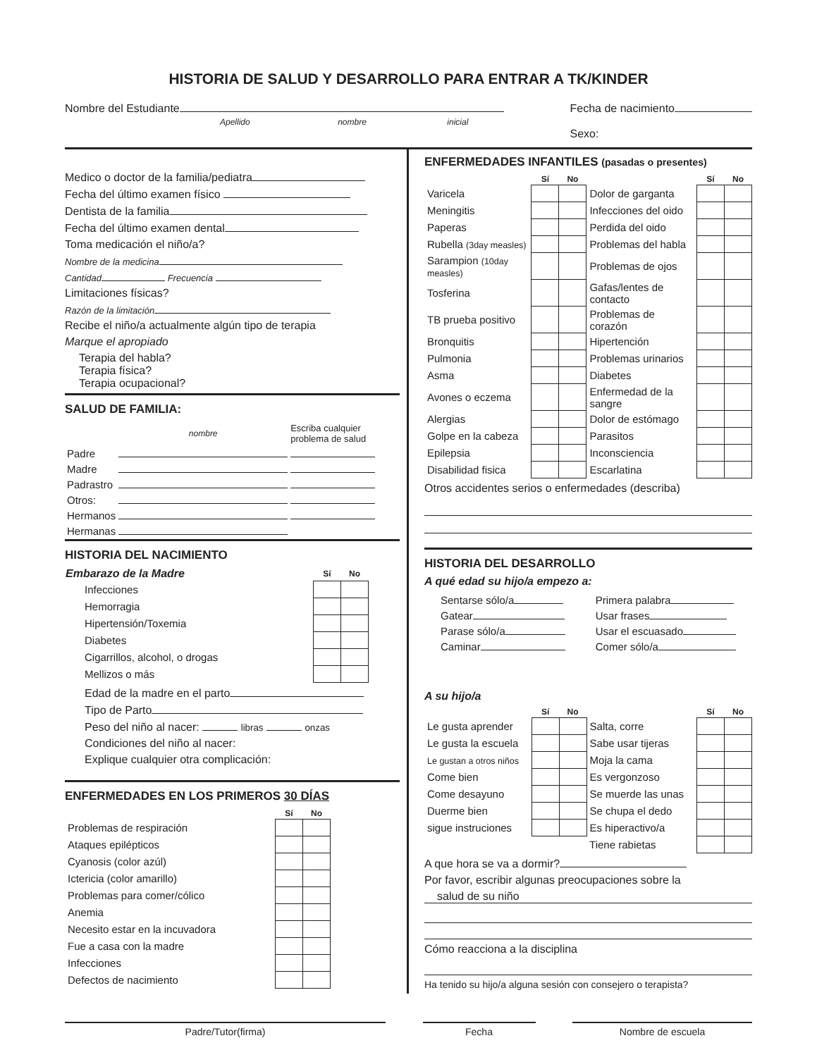HISTORIA DE SALUD Y DESARROLLO PARA ENTRAR A TK/KINDER
Nombre del Estudiante
Apellido nombre inicial
Fecha de nacimiento
Sexo:
Medico o doctor de la familia/pediatra
Fecha del último examen físico
Dentista de la familia
Fecha del último examen dental
Toma medicación el niño/a?
Nombre de la medicina
Cantidad Frecuencia
Limitaciones físicas?
Razón de la limitación
Recibe el niño/a actualmente algún tipo de terapia
Marque el apropiado
Terapia del habla?
Terapia física?
Terapia ocupacional?
SALUD DE FAMILIA:
| | nombre | Escriba cualquier problema de salud |
| Padre | | |
| Madre | | |
| Padrastro | | |
| Otros: | | |
| Hermanos | | |
| Hermanas | | |
HISTORIA DEL NACIMIENTO
| Embarazo de la Madre | Sí | No |
| --- | --- | --- |
| Infecciones | | |
| Hemorragia | | |
| Hipertensión/Toxemia | | |
| Diabetes | | |
| Cigarrillos, alcohol, o drogas | | |
| Mellizos o más | | |
Edad de la madre en el parto
Tipo de Parto
Peso del niño al nacer: libras onzas
Condiciones del niño al nacer:
Explique cualquier otra complicación:
ENFERMEDADES EN LOS PRIMEROS 30 DÍAS
| | Sí | No |
| --- | --- | --- |
| Problemas de respiración | | |
| Ataques epilépticos | | |
| Cyanosis (color azúl) | | |
| Ictericia (color amarillo) | | |
| Problemas para comer/cólico | | |
| Anemia | | |
| Necesito estar en la incuvadora | | |
| Fue a casa con la madre | | |
| Infecciones | | |
| Defectos de nacimiento | | |
ENFERMEDADES INFANTILES (pasadas o presentes)
| | Sí | No | | Sí | No |
| --- | --- | --- | --- | --- | --- |
| Varicela | | | Dolor de garganta | | |
| Meningitis | | | Infecciones del oido | | |
| Paperas | | | Perdida del oido | | |
| Rubella (3day measles) | | | Problemas del habla | | |
| Sarampion (10day measles) | | | Problemas de ojos | | |
| Tosferina | | | Gafas/lentes de contacto | | |
| TB prueba positivo | | | Problemas de corazón | | |
| Bronquitis | | | Hipertención | | |
| Pulmonia | | | Problemas urinarios | | |
| Asma | | | Diabetes | | |
| Avones o eczema | | | Enfermedad de la sangre | | |
| Alergias | | | Dolor de estómago | | |
| Golpe en la cabeza | | | Parasitos | | |
| Epilepsia | | | Inconsciencia | | |
| Disabilidad fisica | | | Escarlatina | | |
Otros accidentes serios o enfermedades (describa)
HISTORIA DEL DESARROLLO
A qué edad su hijo/a empezo a:
| Sentarse sólo/a | Primera palabra |
| Gatear | Usar frases |
| Parase sólo/a | Usar el escuasado |
| Caminar | Comer sólo/a |
A su hijo/a
| | Sí | No | | Sí | No |
| --- | --- | --- | --- | --- | --- |
| Le gusta aprender | | | Salta, corre | | |
| Le gusta la escuela | | | Sabe usar tijeras | | |
| Le gustan a otros niños | | | Moja la cama | | |
| Come bien | | | Es vergonzoso | | |
| Come desayuno | | | Se muerde las unas | | |
| Duerme bien | | | Se chupa el dedo | | |
| sigue instruciones | | | Es hiperactivo/a | | |
| | | | Tiene rabietas | | |
A que hora se va a dormir?
Por favor, escribir algunas preocupaciones sobre la
salud de su niño
Cómo reacciona a la disciplina
Ha tenido su hijo/a alguna sesión con consejero o terapista?
Padre/Tutor(firma) Fecha Nombre de escuela